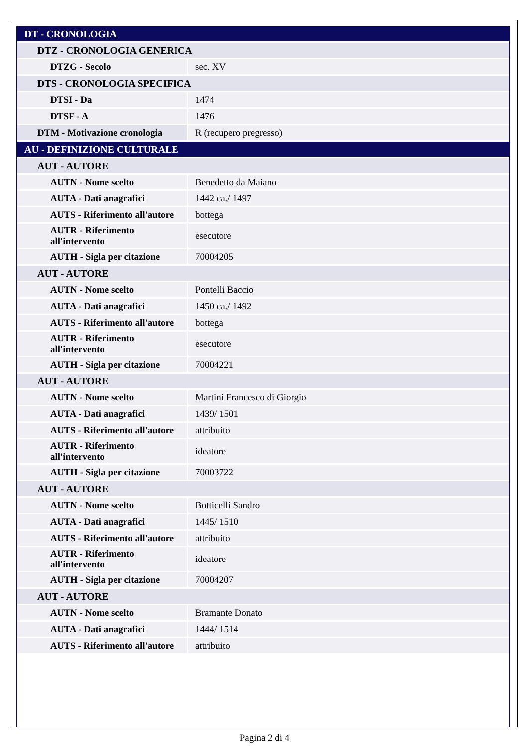| DT - CRONOLOGIA | |
| DTZ - CRONOLOGIA GENERICA | |
| DTZG - Secolo | sec. XV |
| DTS - CRONOLOGIA SPECIFICA | |
| DTSI - Da | 1474 |
| DTSF - A | 1476 |
| DTM - Motivazione cronologia | R (recupero pregresso) |
| AU - DEFINIZIONE CULTURALE | |
| AUT - AUTORE | |
| AUTN - Nome scelto | Benedetto da Maiano |
| AUTA - Dati anagrafici | 1442 ca./ 1497 |
| AUTS - Riferimento all'autore | bottega |
| AUTR - Riferimento all'intervento | esecutore |
| AUTH - Sigla per citazione | 70004205 |
| AUT - AUTORE | |
| AUTN - Nome scelto | Pontelli Baccio |
| AUTA - Dati anagrafici | 1450 ca./ 1492 |
| AUTS - Riferimento all'autore | bottega |
| AUTR - Riferimento all'intervento | esecutore |
| AUTH - Sigla per citazione | 70004221 |
| AUT - AUTORE | |
| AUTN - Nome scelto | Martini Francesco di Giorgio |
| AUTA - Dati anagrafici | 1439/ 1501 |
| AUTS - Riferimento all'autore | attribuito |
| AUTR - Riferimento all'intervento | ideatore |
| AUTH - Sigla per citazione | 70003722 |
| AUT - AUTORE | |
| AUTN - Nome scelto | Botticelli Sandro |
| AUTA - Dati anagrafici | 1445/ 1510 |
| AUTS - Riferimento all'autore | attribuito |
| AUTR - Riferimento all'intervento | ideatore |
| AUTH - Sigla per citazione | 70004207 |
| AUT - AUTORE | |
| AUTN - Nome scelto | Bramante Donato |
| AUTA - Dati anagrafici | 1444/ 1514 |
| AUTS - Riferimento all'autore | attribuito |
Pagina 2 di 4